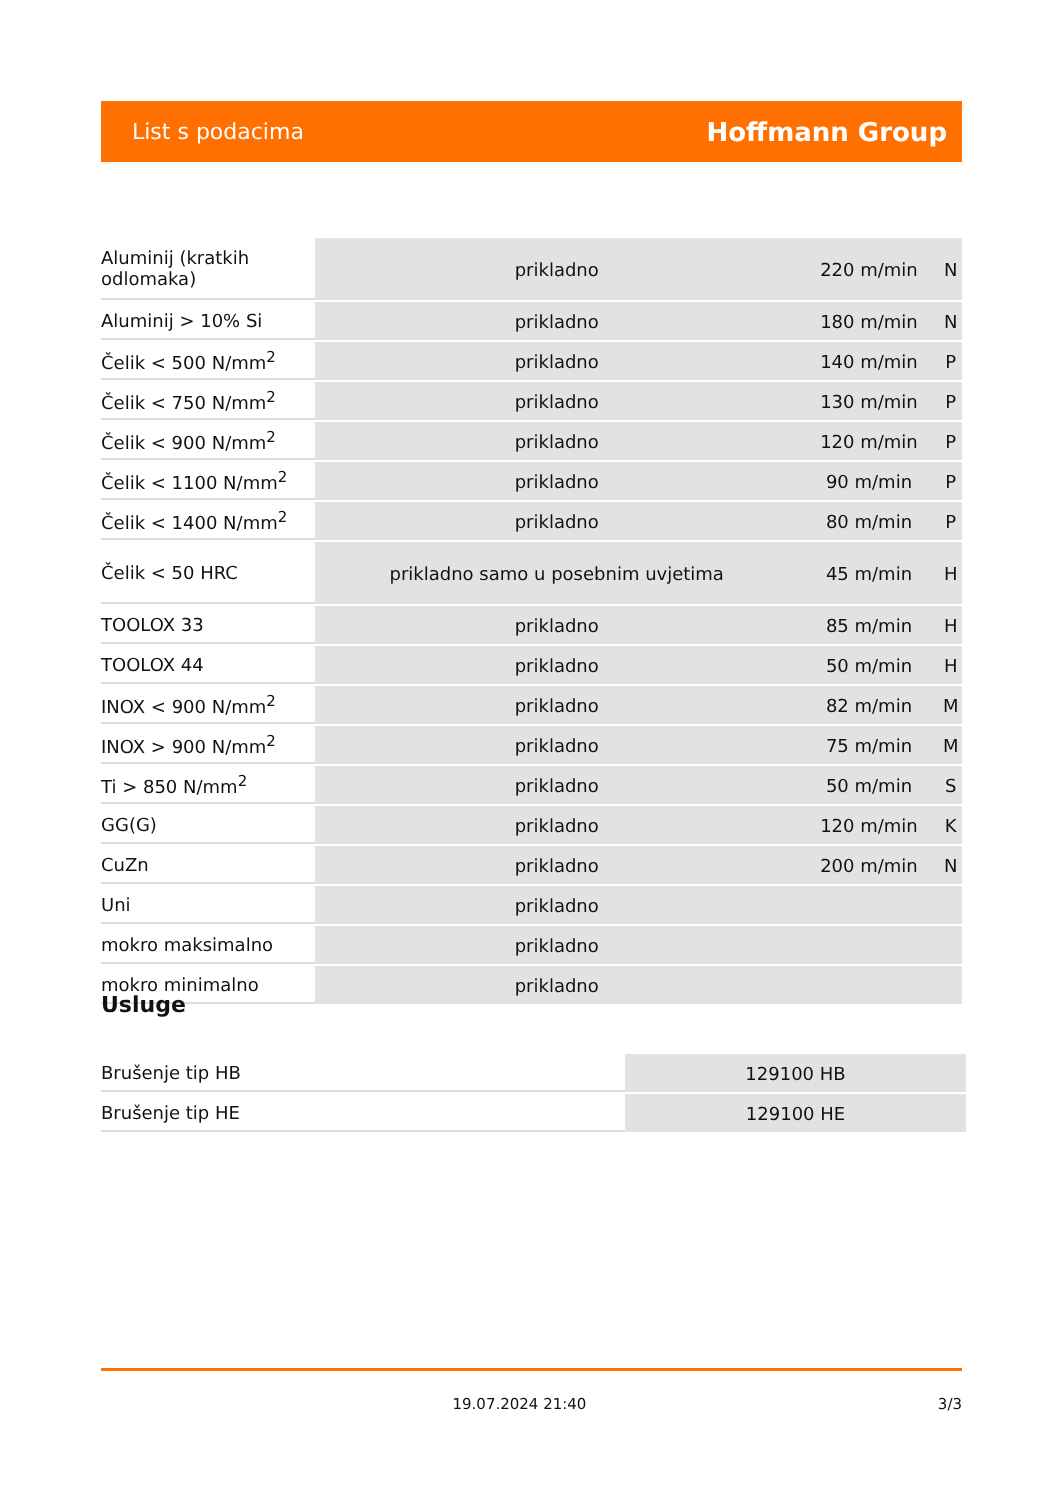List s podacima Hoffmann Group
| Aluminij (kratkih odlomaka) | prikladno | 220 m/min | N |
| Aluminij > 10% Si | prikladno | 180 m/min | N |
| Čelik < 500 N/mm<sup>2</sup> | prikladno | 140 m/min | P |
| Čelik < 750 N/mm<sup>2</sup> | prikladno | 130 m/min | P |
| Čelik < 900 N/mm<sup>2</sup> | prikladno | 120 m/min | P |
| Čelik < 1100 N/mm<sup>2</sup> | prikladno | 90 m/min | P |
| Čelik < 1400 N/mm<sup>2</sup> | prikladno | 80 m/min | P |
| Čelik < 50 HRC | prikladno samo u posebnim uvjetima | 45 m/min | H |
| TOOLOX 33 | prikladno | 85 m/min | H |
| TOOLOX 44 | prikladno | 50 m/min | H |
| INOX < 900 N/mm<sup>2</sup> | prikladno | 82 m/min | M |
| INOX > 900 N/mm<sup>2</sup> | prikladno | 75 m/min | M |
| Ti > 850 N/mm<sup>2</sup> | prikladno | 50 m/min | S |
| GG(G) | prikladno | 120 m/min | K |
| CuZn | prikladno | 200 m/min | N |
| Uni | prikladno | | |
| mokro maksimalno | prikladno | | |
| mokro minimalno | prikladno | | |
Usluge
| Brušenje tip HB | 129100 HB |
| Brušenje tip HE | 129100 HE |
19.07.2024 21:40 3/3